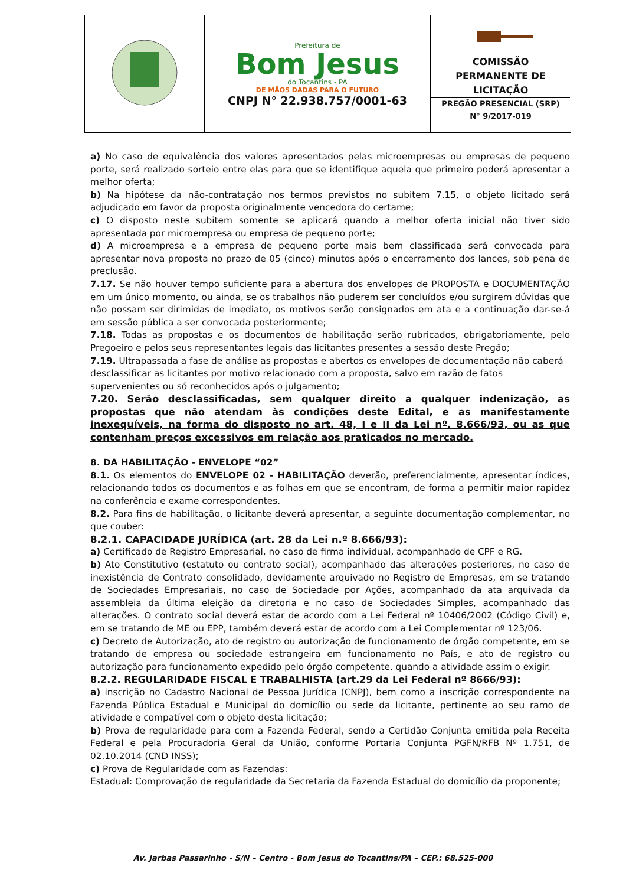| | Prefeitura de Bom Jesus do Tocantins - PA DE MÃOS DADAS PARA O FUTURO CNPJ N° 22.938.757/0001-63 | COMISSÃO PERMANENTE DE LICITAÇÃO PREGÃO PRESENCIAL (SRP) N° 9/2017-019 |
a) No caso de equivalência dos valores apresentados pelas microempresas ou empresas de pequeno porte, será realizado sorteio entre elas para que se identifique aquela que primeiro poderá apresentar a melhor oferta;
b) Na hipótese da não-contratação nos termos previstos no subitem 7.15, o objeto licitado será adjudicado em favor da proposta originalmente vencedora do certame;
c) O disposto neste subitem somente se aplicará quando a melhor oferta inicial não tiver sido apresentada por microempresa ou empresa de pequeno porte;
d) A microempresa e a empresa de pequeno porte mais bem classificada será convocada para apresentar nova proposta no prazo de 05 (cinco) minutos após o encerramento dos lances, sob pena de preclusão.
7.17. Se não houver tempo suficiente para a abertura dos envelopes de PROPOSTA e DOCUMENTAÇÃO em um único momento, ou ainda, se os trabalhos não puderem ser concluídos e/ou surgirem dúvidas que não possam ser dirimidas de imediato, os motivos serão consignados em ata e a continuação dar-se-á em sessão pública a ser convocada posteriormente;
7.18. Todas as propostas e os documentos de habilitação serão rubricados, obrigatoriamente, pelo Pregoeiro e pelos seus representantes legais das licitantes presentes a sessão deste Pregão;
7.19. Ultrapassada a fase de análise as propostas e abertos os envelopes de documentação não caberá desclassificar as licitantes por motivo relacionado com a proposta, salvo em razão de fatos supervenientes ou só reconhecidos após o julgamento;
7.20. Serão desclassificadas, sem qualquer direito a qualquer indenização, as propostas que não atendam às condições deste Edital, e as manifestamente inexequíveis, na forma do disposto no art. 48, I e II da Lei nº. 8.666/93, ou as que contenham preços excessivos em relação aos praticados no mercado.
8. DA HABILITAÇÃO - ENVELOPE “02”
8.1. Os elementos do ENVELOPE 02 - HABILITAÇÃO deverão, preferencialmente, apresentar índices, relacionando todos os documentos e as folhas em que se encontram, de forma a permitir maior rapidez na conferência e exame correspondentes.
8.2. Para fins de habilitação, o licitante deverá apresentar, a seguinte documentação complementar, no que couber:
8.2.1. CAPACIDADE JURÍDICA (art. 28 da Lei n.º 8.666/93):
a) Certificado de Registro Empresarial, no caso de firma individual, acompanhado de CPF e RG.
b) Ato Constitutivo (estatuto ou contrato social), acompanhado das alterações posteriores, no caso de inexistência de Contrato consolidado, devidamente arquivado no Registro de Empresas, em se tratando de Sociedades Empresariais, no caso de Sociedade por Ações, acompanhado da ata arquivada da assembleia da última eleição da diretoria e no caso de Sociedades Simples, acompanhado das alterações. O contrato social deverá estar de acordo com a Lei Federal nº 10406/2002 (Código Civil) e, em se tratando de ME ou EPP, também deverá estar de acordo com a Lei Complementar nº 123/06.
c) Decreto de Autorização, ato de registro ou autorização de funcionamento de órgão competente, em se tratando de empresa ou sociedade estrangeira em funcionamento no País, e ato de registro ou autorização para funcionamento expedido pelo órgão competente, quando a atividade assim o exigir.
8.2.2. REGULARIDADE FISCAL E TRABALHISTA (art.29 da Lei Federal nº 8666/93):
a) inscrição no Cadastro Nacional de Pessoa Jurídica (CNPJ), bem como a inscrição correspondente na Fazenda Pública Estadual e Municipal do domicílio ou sede da licitante, pertinente ao seu ramo de atividade e compatível com o objeto desta licitação;
b) Prova de regularidade para com a Fazenda Federal, sendo a Certidão Conjunta emitida pela Receita Federal e pela Procuradoria Geral da União, conforme Portaria Conjunta PGFN/RFB Nº 1.751, de 02.10.2014 (CND INSS);
c) Prova de Regularidade com as Fazendas:
Estadual: Comprovação de regularidade da Secretaria da Fazenda Estadual do domicílio da proponente;
Av. Jarbas Passarinho - S/N – Centro - Bom Jesus do Tocantins/PA – CEP.: 68.525-000